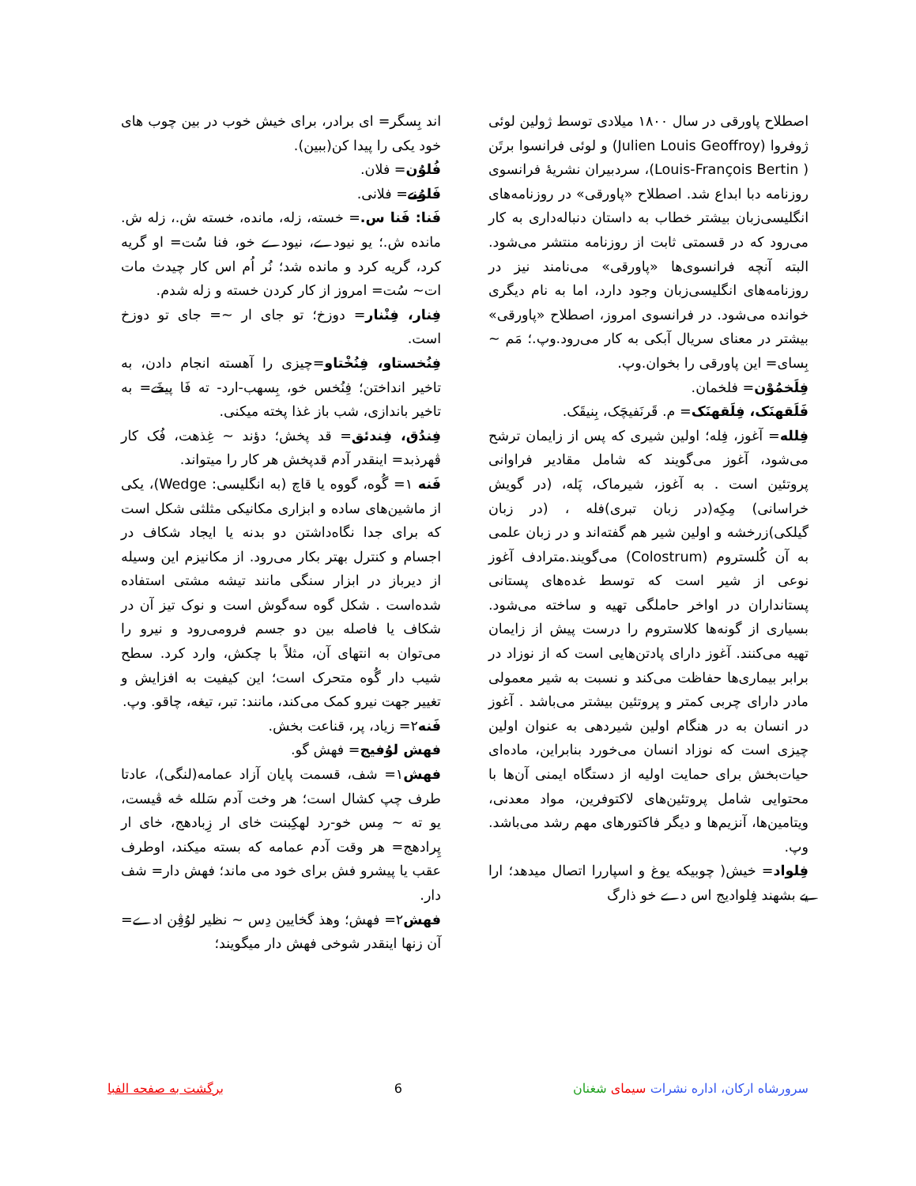اصطلاح پاورقی در سال ۱۸۰۰ میلادی توسط ژولین لوئی ژوفروا (Julien Louis Geoffroy) و لوئی فرانسوا برتَن ( Louis-François Bertin)، سردبیران نشریهٔ فرانسوی روزنامه دبا ابداع شد. اصطلاح «پاورقی» در روزنامه‌های انگلیسی‌زبان بیشتر خطاب به داستان دنباله‌داری به کار می‌رود که در قسمتی ثابت از روزنامه منتشر می‌شود. البته آنچه فرانسوی‌ها «پاورقی» می‌نامند نیز در روزنامه‌های انگلیسی‌زبان وجود دارد، اما به نام دیگری خوانده می‌شود. در فرانسوی امروز، اصطلاح «پاورقی» بیشتر در معنای سریال آبکی به کار می‌رود.وپ.؛ مَم ~ بِسای= این پاورقی را بخوان.وپ.
فِلَخمُوْن= فلخمان.
فَلَقهنَک، فِلَقهنَک= م. قَرنَفیچَک، بِنیقَک.
فِلله= آغوز، فِله؛ اولین شیری که پس از زایمان ترشح می‌شود، آغوز می‌گویند که شامل مقادیر فراوانی پروتئین است . به آغوز، شیرماک، پَله، (در گویش خراسانی) مِکِه(در زبان تبری)فله ، (در زبان گیلکی)زرخشه و اولین شیر هم گفته‌اند و در زبان علمی به آن کُلستروم (Colostrum) می‌گویند.مترادف آغوز نوعی از شیر است که توسط غده‌های پستانی پستانداران در اواخر حاملگی تهیه و ساخته می‌شود. بسیاری از گونه‌ها کلاستروم را درست پیش از زایمان تهیه می‌کنند. آغوز دارای پادتن‌هایی است که از نوزاد در برابر بیماری‌ها حفاظت می‌کند و نسبت به شیر معمولی مادر دارای چربی کمتر و پروتئین بیشتر می‌باشد . آغوز در انسان به در هنگام اولین شیردهی به عنوان اولین چیزی است که نوزاد انسان می‌خورد بنابراین، ماده‌ای حیات‌بخش برای حمایت اولیه از دستگاه ایمنی آن‌ها با محتوایی شامل پروتئین‌های لاکتوفرین، مواد معدنی، ویتامین‌ها، آنزیم‌ها و دیگر فاکتورهای مهم رشد می‌باشد. وپ.
فِلواد= خیش( چوبیکه یوغ و اسپاررا اتصال میدهد؛ ا‌‌را یے بشهند فِلوادیج اس دے خو ذارگ
اند بِسگر= ای برادر، برای خیش خوب در بین چوب های خود یکی را پیدا کن(ببین).
فُلوُن= فلان.
فَلوُنے= فلانی.
فَنا: فَنا س.= خسته، زله، مانده، خسته ش.، زله ش. مانده ش.؛ یو نیودے، نیودے خو، فنا سُت= او گریه کرد، گریه کرد و مانده شد؛ نُر اُم اس کار چیدث مات ات~ سُت= امروز از کار کردن خسته و زله شدم.
فِنار، فِنْنار= دوزخ؛ تو جای ار ~= جای تو دوزخ است.
فِنُخستاو، فِنُخْتاو=چیزی را آهسته انجام دادن، به تاخیر انداختن؛ فِنُخس خو، بِسهب-ارد- ته فَا پیخَے= به تاخیر باندازی، شب باز غذا پخته میکنی.
فِندُق، فِندئق= قد پخش؛ دؤند ~ غِذهت، فُک کار ڤهرذبد= اینقدر آدم قدپخش هر کار را میتواند.
فَنه ۱= گُوه، گووه یا قاچ (به انگلیسی: Wedge)، یکی از ماشین‌های ساده و ابزاری مکانیکی مثلثی شکل است که برای جدا نگاه‌داشتن دو بدنه یا ایجاد شکاف در اجسام و کنترل بهتر بکار می‌رود. از مکانیزم این وسیله از دیرباز در ابزار سنگی مانند تیشه مشتی استفاده شده‌است . شکل گوه سه‌گوش است و نوک تیز آن در شکاف یا فاصله بین دو جسم فرومی‌رود و نیرو را می‌توان به انتهای آن، مثلاً با چکش، وارد کرد. سطح شیب دار گُوه متحرک است؛ این کیفیت به افزایش و تغییر جهت نیرو کمک می‌کند، مانند: تبر، تیغه، چاقو. وپ.
فَنه۲= زیاد، پر، قناعت بخش.
فهش لوُفیج= فهش گو.
فهش۱= شف، قسمت پایان آزاد عمامه(لنگی)، عادتا طرف چپ کشال است؛ هر وخت آدم سَلله څه ڤیست، یو ته ~ مِس خو-رد لهکِبنت خای ار زِبادهج، خای ار پِرادهج= هر وقت آدم عمامه که بسته میکند، اوطرف عقب یا پیشرو فش برای خود می ماند؛ فهش دار= شف دار.
فهش۲= فهش؛ وهذ گخایین دِس ~ نظیر لوُڤِن ادے= آن زنها اینقدر شوخی فهش دار میگویند؛
سرورشاه ارکان، اداره نشرات سیمای شغنان 6 برگشت به صفحه الفبا